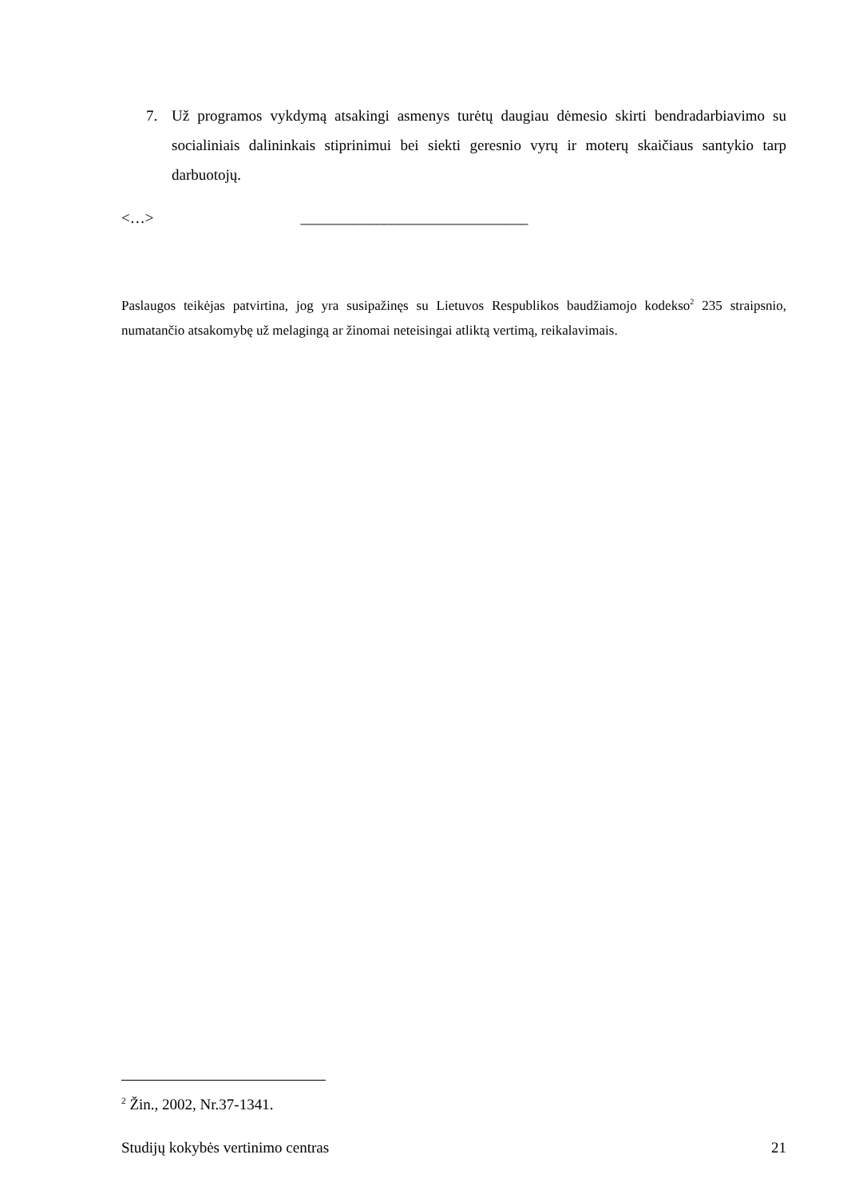7. Už programos vykdymą atsakingi asmenys turėtų daugiau dėmesio skirti bendradarbiavimo su socialiniais dalininkais stiprinimui bei siekti geresnio vyrų ir moterų skaičiaus santykio tarp darbuotojų.
<…> ______________________________
Paslaugos teikėjas patvirtina, jog yra susipažinęs su Lietuvos Respublikos baudžiamojo kodekso<sup>2</sup> 235 straipsnio, numatančio atsakomybę už melagingą ar žinomai neteisingai atliktą vertimą, reikalavimais.
<sup>2</sup> Žin., 2002, Nr.37-1341.
Studijų kokybės vertinimo centras 21